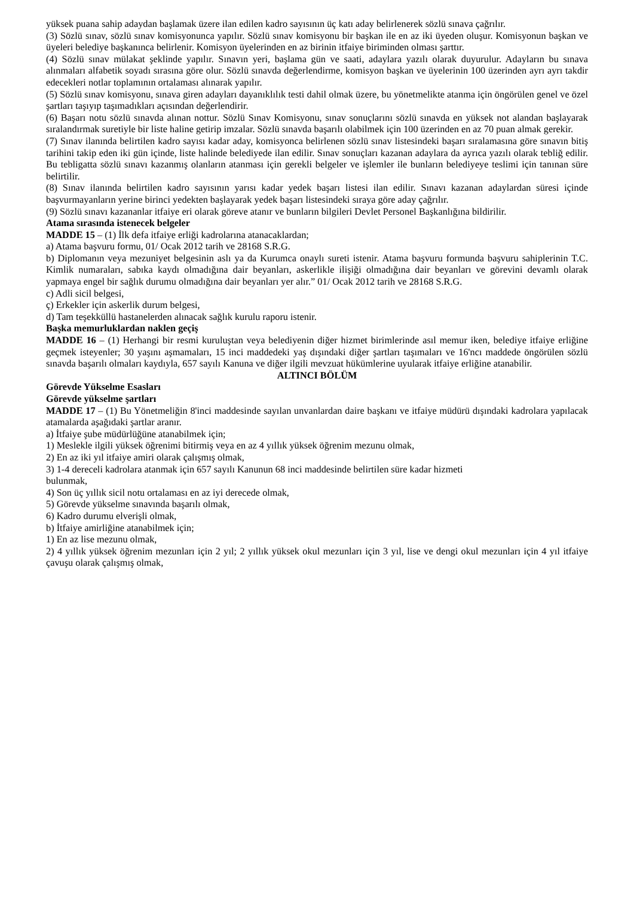yüksek puana sahip adaydan başlamak üzere ilan edilen kadro sayısının üç katı aday belirlenerek sözlü sınava çağrılır.
(3) Sözlü sınav, sözlü sınav komisyonunca yapılır. Sözlü sınav komisyonu bir başkan ile en az iki üyeden oluşur. Komisyonun başkan ve üyeleri belediye başkanınca belirlenir. Komisyon üyelerinden en az birinin itfaiye biriminden olması şarttır.
(4) Sözlü sınav mülakat şeklinde yapılır. Sınavın yeri, başlama gün ve saati, adaylara yazılı olarak duyurulur. Adayların bu sınava alınmaları alfabetik soyadı sırasına göre olur. Sözlü sınavda değerlendirme, komisyon başkan ve üyelerinin 100 üzerinden ayrı ayrı takdir edecekleri notlar toplamının ortalaması alınarak yapılır.
(5) Sözlü sınav komisyonu, sınava giren adayları dayanıklılık testi dahil olmak üzere, bu yönetmelikte atanma için öngörülen genel ve özel şartları taşıyıp taşımadıkları açısından değerlendirir.
(6) Başarı notu sözlü sınavda alınan nottur. Sözlü Sınav Komisyonu, sınav sonuçlarını sözlü sınavda en yüksek not alandan başlayarak sıralandırmak suretiyle bir liste haline getirip imzalar. Sözlü sınavda başarılı olabilmek için 100 üzerinden en az 70 puan almak gerekir.
(7) Sınav ilanında belirtilen kadro sayısı kadar aday, komisyonca belirlenen sözlü sınav listesindeki başarı sıralamasına göre sınavın bitiş tarihini takip eden iki gün içinde, liste halinde belediyede ilan edilir. Sınav sonuçları kazanan adaylara da ayrıca yazılı olarak tebliğ edilir. Bu tebligatta sözlü sınavı kazanmış olanların atanması için gerekli belgeler ve işlemler ile bunların belediyeye teslimi için tanınan süre belirtilir.
(8) Sınav ilanında belirtilen kadro sayısının yarısı kadar yedek başarı listesi ilan edilir. Sınavı kazanan adaylardan süresi içinde başvurmayanların yerine birinci yedekten başlayarak yedek başarı listesindeki sıraya göre aday çağrılır.
(9) Sözlü sınavı kazananlar itfaiye eri olarak göreve atanır ve bunların bilgileri Devlet Personel Başkanlığına bildirilir.
Atama sırasında istenecek belgeler
MADDE 15 – (1) İlk defa itfaiye erliği kadrolarına atanacaklardan;
a) Atama başvuru formu, 01/ Ocak 2012 tarih ve 28168 S.R.G.
b) Diplomanın veya mezuniyet belgesinin aslı ya da Kurumca onaylı sureti istenir. Atama başvuru formunda başvuru sahiplerinin T.C. Kimlik numaraları, sabıka kaydı olmadığına dair beyanları, askerlikle ilişiği olmadığına dair beyanları ve görevini devamlı olarak yapmaya engel bir sağlık durumu olmadığına dair beyanları yer alır.” 01/ Ocak 2012 tarih ve 28168 S.R.G.
c) Adli sicil belgesi,
ç) Erkekler için askerlik durum belgesi,
d) Tam teşekküllü hastanelerden alınacak sağlık kurulu raporu istenir.
Başka memurluklardan naklen geçiş
MADDE 16 – (1) Herhangi bir resmi kuruluştan veya belediyenin diğer hizmet birimlerinde asıl memur iken, belediye itfaiye erliğine geçmek isteyenler; 30 yaşını aşmamaları, 15 inci maddedeki yaş dışındaki diğer şartları taşımaları ve 16'ncı maddede öngörülen sözlü sınavda başarılı olmaları kaydıyla, 657 sayılı Kanuna ve diğer ilgili mevzuat hükümlerine uyularak itfaiye erliğine atanabilir.
ALTINCI BÖLÜM
Görevde Yükselme Esasları
Görevde yükselme şartları
MADDE 17 – (1) Bu Yönetmeliğin 8'inci maddesinde sayılan unvanlardan daire başkanı ve itfaiye müdürü dışındaki kadrolara yapılacak atamalarda aşağıdaki şartlar aranır.
a) İtfaiye şube müdürlüğüne atanabilmek için;
1) Meslekle ilgili yüksek öğrenimi bitirmiş veya en az 4 yıllık yüksek öğrenim mezunu olmak,
2) En az iki yıl itfaiye amiri olarak çalışmış olmak,
3) 1-4 dereceli kadrolara atanmak için 657 sayılı Kanunun 68 inci maddesinde belirtilen süre kadar hizmeti
bulunmak,
4) Son üç yıllık sicil notu ortalaması en az iyi derecede olmak,
5) Görevde yükselme sınavında başarılı olmak,
6) Kadro durumu elverişli olmak,
b) İtfaiye amirliğine atanabilmek için;
1) En az lise mezunu olmak,
2) 4 yıllık yüksek öğrenim mezunları için 2 yıl; 2 yıllık yüksek okul mezunları için 3 yıl, lise ve dengi okul mezunları için 4 yıl itfaiye çavuşu olarak çalışmış olmak,